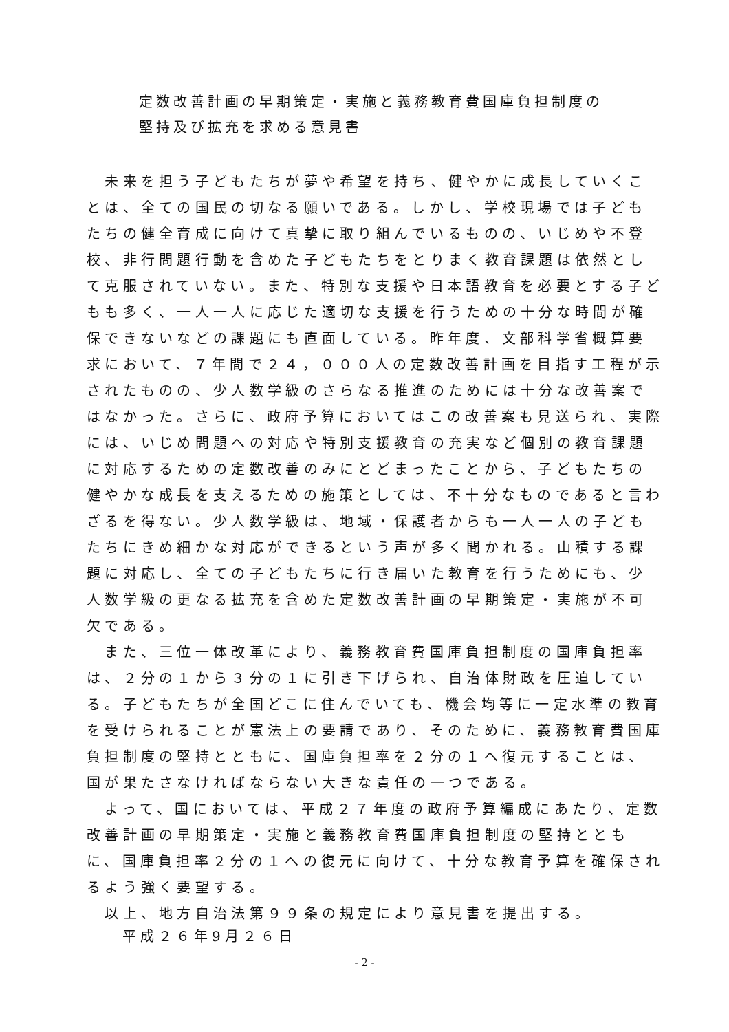定数改善計画の早期策定・実施と義務教育費国庫負担制度の
堅持及び拡充を求める意見書
　未来を担う子どもたちが夢や希望を持ち、健やかに成長していくことは、全ての国民の切なる願いである。しかし、学校現場では子どもたちの健全育成に向けて真摯に取り組んでいるものの、いじめや不登校、非行問題行動を含めた子どもたちをとりまく教育課題は依然として克服されていない。また、特別な支援や日本語教育を必要とする子どもも多く、一人一人に応じた適切な支援を行うための十分な時間が確保できないなどの課題にも直面している。昨年度、文部科学省概算要求において、７年間で２４，０００人の定数改善計画を目指す工程が示されたものの、少人数学級のさらなる推進のためには十分な改善案ではなかった。さらに、政府予算においてはこの改善案も見送られ、実際には、いじめ問題への対応や特別支援教育の充実など個別の教育課題に対応するための定数改善のみにとどまったことから、子どもたちの健やかな成長を支えるための施策としては、不十分なものであると言わざるを得ない。少人数学級は、地域・保護者からも一人一人の子どもたちにきめ細かな対応ができるという声が多く聞かれる。山積する課題に対応し、全ての子どもたちに行き届いた教育を行うためにも、少人数学級の更なる拡充を含めた定数改善計画の早期策定・実施が不可欠である。
　また、三位一体改革により、義務教育費国庫負担制度の国庫負担率は、２分の１から３分の１に引き下げられ、自治体財政を圧迫している。子どもたちが全国どこに住んでいても、機会均等に一定水準の教育を受けられることが憲法上の要請であり、そのために、義務教育費国庫負担制度の堅持とともに、国庫負担率を２分の１へ復元することは、国が果たさなければならない大きな責任の一つである。
　よって、国においては、平成２７年度の政府予算編成にあたり、定数改善計画の早期策定・実施と義務教育費国庫負担制度の堅持とともに、国庫負担率２分の１への復元に向けて、十分な教育予算を確保されるよう強く要望する。
　以上、地方自治法第９９条の規定により意見書を提出する。
平成２６年9月２６日
- 2 -